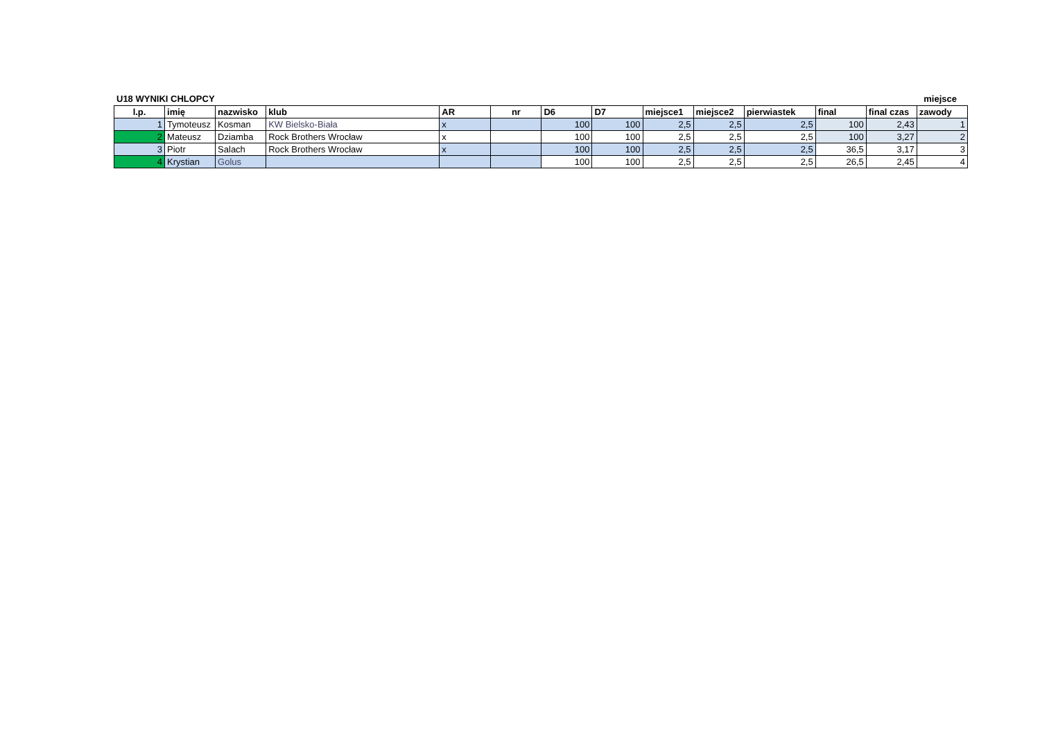U18 WYNIKI CHLOPCY miejsce
| l.p. | imię | nazwisko | klub | AR | nr | D6 | D7 | miejsce1 | miejsce2 | pierwiastek | final | final czas | zawody |
| --- | --- | --- | --- | --- | --- | --- | --- | --- | --- | --- | --- | --- | --- |
| 1 | Tymoteusz | Kosman | KW Bielsko-Biała | x | | 100 | 100 | 2,5 | 2,5 | 2,5 | 100 | 2,43 | 1 |
| 2 | Mateusz | Dziamba | Rock Brothers Wrocław | x | | 100 | 100 | 2,5 | 2,5 | 2,5 | 100 | 3,27 | 2 |
| 3 | Piotr | Salach | Rock Brothers Wrocław | x | | 100 | 100 | 2,5 | 2,5 | 2,5 | 36,5 | 3,17 | 3 |
| 4 | Krystian | Golus | | | | 100 | 100 | 2,5 | 2,5 | 2,5 | 26,5 | 2,45 | 4 |